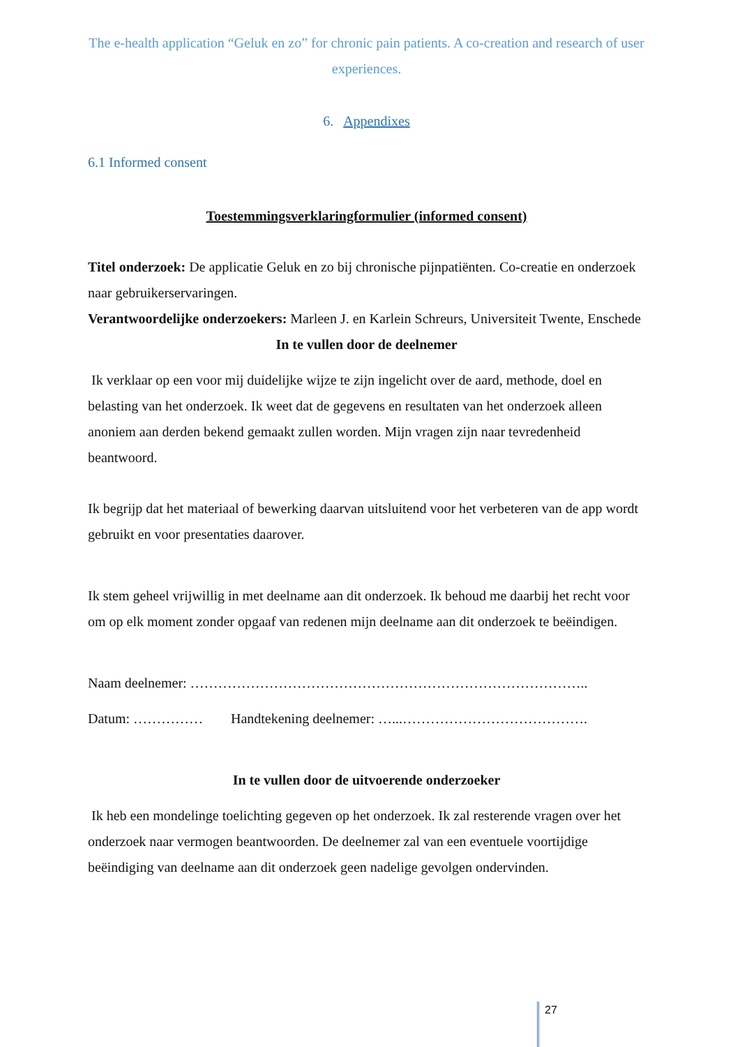The e-health application “Geluk en zo” for chronic pain patients. A co-creation and research of user experiences.
6. Appendixes
6.1 Informed consent
Toestemmingsverklaringformulier (informed consent)
Titel onderzoek: De applicatie Geluk en zo bij chronische pijnpatiënten. Co-creatie en onderzoek naar gebruikerservaringen.
Verantwoordelijke onderzoekers: Marleen J. en Karlein Schreurs, Universiteit Twente, Enschede
In te vullen door de deelnemer
Ik verklaar op een voor mij duidelijke wijze te zijn ingelicht over de aard, methode, doel en belasting van het onderzoek. Ik weet dat de gegevens en resultaten van het onderzoek alleen anoniem aan derden bekend gemaakt zullen worden. Mijn vragen zijn naar tevredenheid beantwoord.
Ik begrijp dat het materiaal of bewerking daarvan uitsluitend voor het verbeteren van de app wordt gebruikt en voor presentaties daarover.
Ik stem geheel vrijwillig in met deelname aan dit onderzoek. Ik behoud me daarbij het recht voor om op elk moment zonder opgaaf van redenen mijn deelname aan dit onderzoek te beëindigen.
Naam deelnemer: …………………………………………………………………………..
Datum: …………… Handtekening deelnemer: …...………………………………….
In te vullen door de uitvoerende onderzoeker
Ik heb een mondelinge toelichting gegeven op het onderzoek. Ik zal resterende vragen over het onderzoek naar vermogen beantwoorden. De deelnemer zal van een eventuele voortijdige beëindiging van deelname aan dit onderzoek geen nadelige gevolgen ondervinden.
27